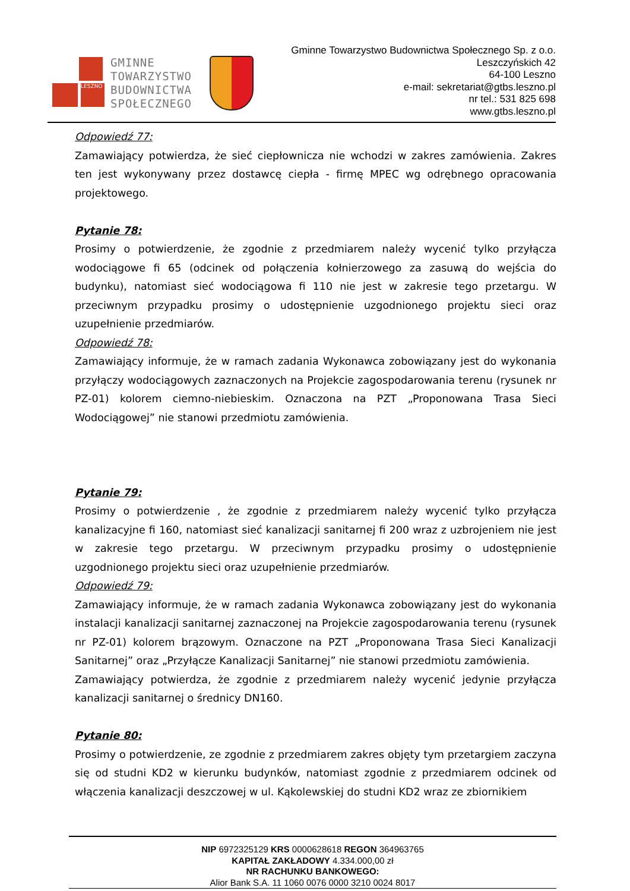LESZNO
GMINNE
TOWARZYSTWO
BUDOWNICTWA
SPOŁECZNEGO
Gminne Towarzystwo Budownictwa Społecznego Sp. z o.o.
Leszczyńskich 42
64-100 Leszno
e-mail: sekretariat@gtbs.leszno.pl
nr tel.: 531 825 698
www.gtbs.leszno.pl
Odpowiedź 77:
Zamawiający potwierdza, że sieć ciepłownicza nie wchodzi w zakres zamówienia. Zakres ten jest wykonywany przez dostawcę ciepła - firmę MPEC wg odrębnego opracowania projektowego.
Pytanie 78:
Prosimy o potwierdzenie, że zgodnie z przedmiarem należy wycenić tylko przyłącza wodociągowe fi 65 (odcinek od połączenia kołnierzowego za zasuwą do wejścia do budynku), natomiast sieć wodociągowa fi 110 nie jest w zakresie tego przetargu. W przeciwnym przypadku prosimy o udostępnienie uzgodnionego projektu sieci oraz uzupełnienie przedmiarów.
Odpowiedź 78:
Zamawiający informuje, że w ramach zadania Wykonawca zobowiązany jest do wykonania przyłączy wodociągowych zaznaczonych na Projekcie zagospodarowania terenu (rysunek nr PZ-01) kolorem ciemno-niebieskim. Oznaczona na PZT „Proponowana Trasa Sieci Wodociągowej” nie stanowi przedmiotu zamówienia.
Pytanie 79:
Prosimy o potwierdzenie , że zgodnie z przedmiarem należy wycenić tylko przyłącza kanalizacyjne fi 160, natomiast sieć kanalizacji sanitarnej fi 200 wraz z uzbrojeniem nie jest w zakresie tego przetargu. W przeciwnym przypadku prosimy o udostępnienie uzgodnionego projektu sieci oraz uzupełnienie przedmiarów.
Odpowiedź 79:
Zamawiający informuje, że w ramach zadania Wykonawca zobowiązany jest do wykonania instalacji kanalizacji sanitarnej zaznaczonej na Projekcie zagospodarowania terenu (rysunek nr PZ-01) kolorem brązowym. Oznaczone na PZT „Proponowana Trasa Sieci Kanalizacji Sanitarnej” oraz „Przyłącze Kanalizacji Sanitarnej” nie stanowi przedmiotu zamówienia.
Zamawiający potwierdza, że zgodnie z przedmiarem należy wycenić jedynie przyłącza kanalizacji sanitarnej o średnicy DN160.
Pytanie 80:
Prosimy o potwierdzenie, ze zgodnie z przedmiarem zakres objęty tym przetargiem zaczyna się od studni KD2 w kierunku budynków, natomiast zgodnie z przedmiarem odcinek od włączenia kanalizacji deszczowej w ul. Kąkolewskiej do studni KD2 wraz ze zbiornikiem
NIP 6972325129 KRS 0000628618 REGON 364963765
KAPITAŁ ZAKŁADOWY 4.334.000,00 zł
NR RACHUNKU BANKOWEGO:
Alior Bank S.A. 11 1060 0076 0000 3210 0024 8017